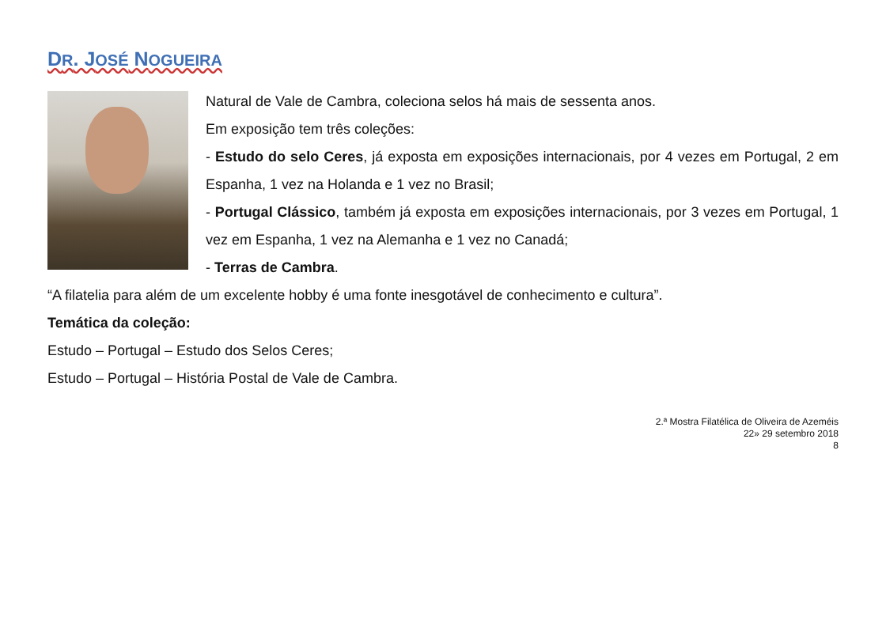DR. JOSÉ NOGUEIRA
Natural de Vale de Cambra, coleciona selos há mais de sessenta anos.
Em exposição tem três coleções:
- Estudo do selo Ceres, já exposta em exposições internacionais, por 4 vezes em Portugal, 2 em Espanha, 1 vez na Holanda e 1 vez no Brasil;
- Portugal Clássico, também já exposta em exposições internacionais, por 3 vezes em Portugal, 1 vez em Espanha, 1 vez na Alemanha e 1 vez no Canadá;
- Terras de Cambra.
“A filatelia para além de um excelente hobby é uma fonte inesgotável de conhecimento e cultura”.
Temática da coleção:
Estudo – Portugal – Estudo dos Selos Ceres;
Estudo – Portugal – História Postal de Vale de Cambra.
2.ª Mostra Filatélica de Oliveira de Azeméis
22» 29 setembro 2018
8